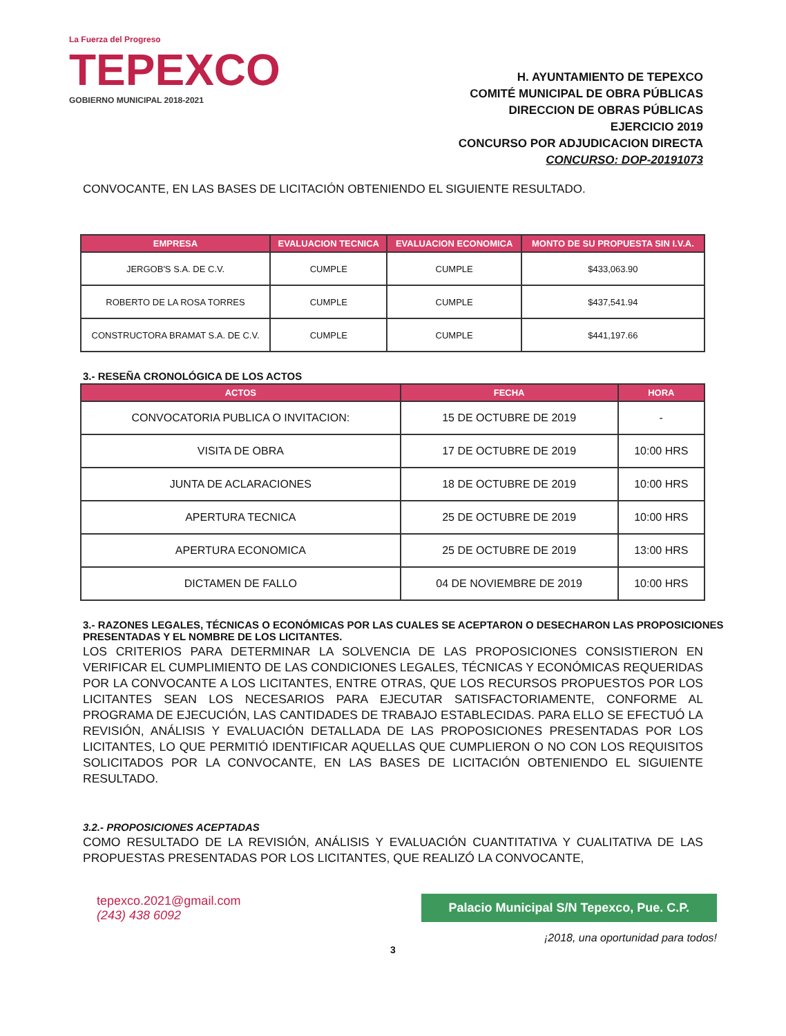La Fuerza del Progreso
TEPEXCO
GOBIERNO MUNICIPAL 2018-2021
H. AYUNTAMIENTO DE TEPEXCO
COMITÉ MUNICIPAL DE OBRA PÚBLICAS
DIRECCION DE OBRAS PÚBLICAS
EJERCICIO 2019
CONCURSO POR ADJUDICACION DIRECTA
CONCURSO: DOP-20191073
CONVOCANTE, EN LAS BASES DE LICITACIÓN OBTENIENDO EL SIGUIENTE RESULTADO.
| EMPRESA | EVALUACION TECNICA | EVALUACION ECONOMICA | MONTO DE SU PROPUESTA SIN I.V.A. |
| --- | --- | --- | --- |
| JERGOB'S S.A. DE C.V. | CUMPLE | CUMPLE | $433,063.90 |
| ROBERTO DE LA ROSA TORRES | CUMPLE | CUMPLE | $437,541.94 |
| CONSTRUCTORA BRAMAT S.A. DE C.V. | CUMPLE | CUMPLE | $441,197.66 |
3.- RESEÑA CRONOLÓGICA DE LOS ACTOS
| ACTOS | FECHA | HORA |
| --- | --- | --- |
| CONVOCATORIA PUBLICA O INVITACION: | 15 DE OCTUBRE DE 2019 | - |
| VISITA DE OBRA | 17 DE OCTUBRE DE 2019 | 10:00 HRS |
| JUNTA DE ACLARACIONES | 18 DE OCTUBRE DE 2019 | 10:00 HRS |
| APERTURA TECNICA | 25 DE OCTUBRE DE 2019 | 10:00 HRS |
| APERTURA ECONOMICA | 25 DE OCTUBRE DE 2019 | 13:00 HRS |
| DICTAMEN DE FALLO | 04 DE NOVIEMBRE DE 2019 | 10:00 HRS |
3.- RAZONES LEGALES, TÉCNICAS O ECONÓMICAS POR LAS CUALES SE ACEPTARON O DESECHARON LAS PROPOSICIONES PRESENTADAS Y EL NOMBRE DE LOS LICITANTES.
LOS CRITERIOS PARA DETERMINAR LA SOLVENCIA DE LAS PROPOSICIONES CONSISTIERON EN VERIFICAR EL CUMPLIMIENTO DE LAS CONDICIONES LEGALES, TÉCNICAS Y ECONÓMICAS REQUERIDAS POR LA CONVOCANTE A LOS LICITANTES, ENTRE OTRAS, QUE LOS RECURSOS PROPUESTOS POR LOS LICITANTES SEAN LOS NECESARIOS PARA EJECUTAR SATISFACTORIAMENTE, CONFORME AL PROGRAMA DE EJECUCIÓN, LAS CANTIDADES DE TRABAJO ESTABLECIDAS. PARA ELLO SE EFECTUÓ LA REVISIÓN, ANÁLISIS Y EVALUACIÓN DETALLADA DE LAS PROPOSICIONES PRESENTADAS POR LOS LICITANTES, LO QUE PERMITIÓ IDENTIFICAR AQUELLAS QUE CUMPLIERON O NO CON LOS REQUISITOS SOLICITADOS POR LA CONVOCANTE, EN LAS BASES DE LICITACIÓN OBTENIENDO EL SIGUIENTE RESULTADO.
3.2.- PROPOSICIONES ACEPTADAS
COMO RESULTADO DE LA REVISIÓN, ANÁLISIS Y EVALUACIÓN CUANTITATIVA Y CUALITATIVA DE LAS PROPUESTAS PRESENTADAS POR LOS LICITANTES, QUE REALIZÓ LA CONVOCANTE,
tepexco.2021@gmail.com
(243) 438 6092
Palacio Municipal S/N Tepexco, Pue. C.P.
¡2018, una oportunidad para todos!
3